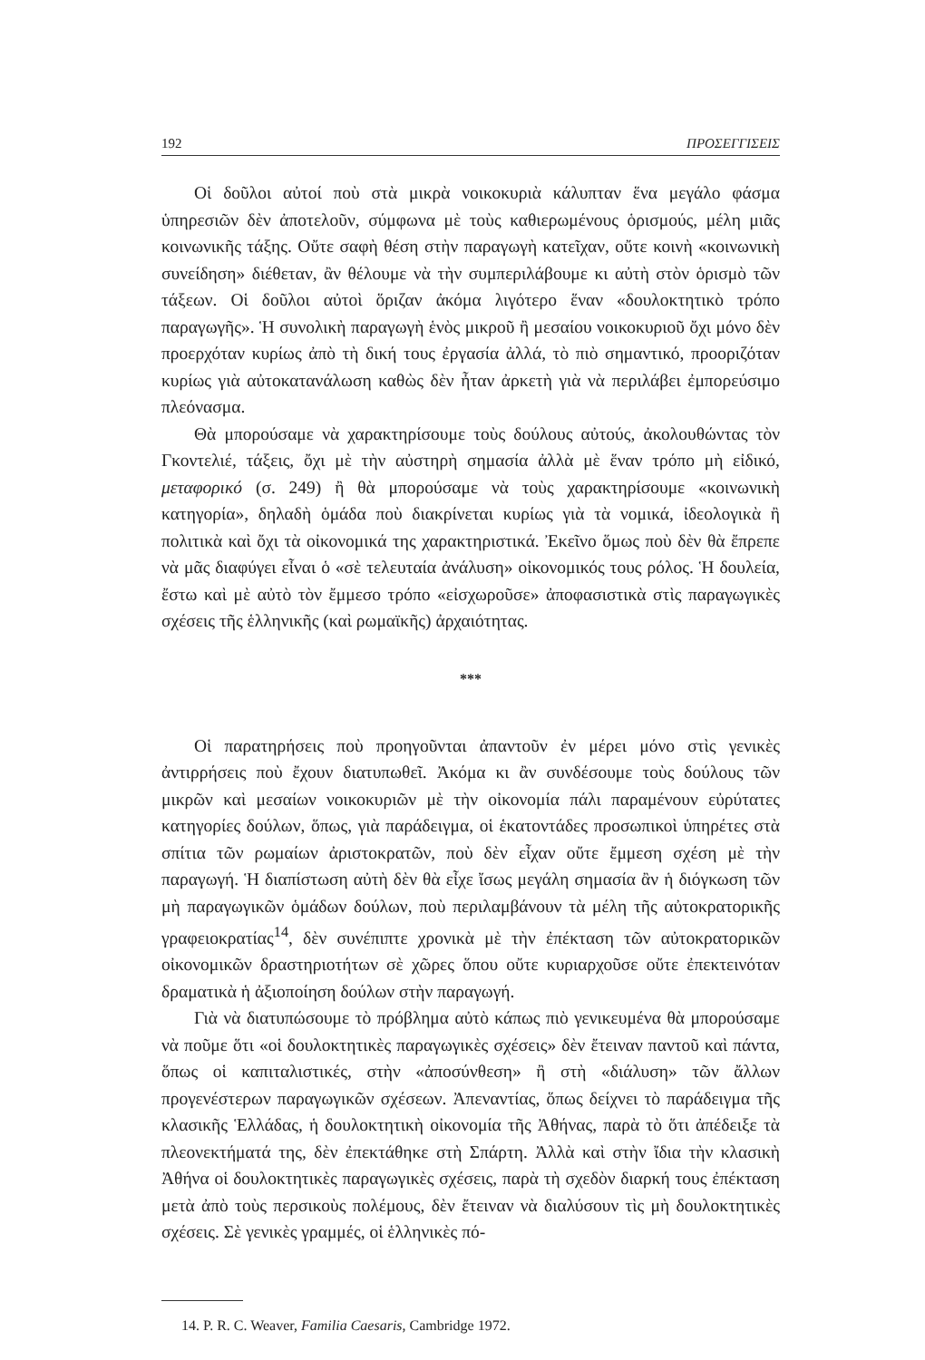192 ΠΡΟΣΕΓΓΙΣΕΙΣ
Οἱ δοῦλοι αὐτοί ποὺ στὰ μικρὰ νοικοκυριὰ κάλυπταν ἕνα μεγάλο φάσμα ὑπηρεσιῶν δὲν ἀποτελοῦν, σύμφωνα μὲ τοὺς καθιερωμένους ὁρισμούς, μέλη μιᾶς κοινωνικῆς τάξης. Οὔτε σαφὴ θέση στὴν παραγωγὴ κατεῖχαν, οὔτε κοινὴ «κοινωνικὴ συνείδηση» διέθεταν, ἂν θέλουμε νὰ τὴν συμπεριλάβουμε κι αὐτὴ στὸν ὁρισμὸ τῶν τάξεων. Οἱ δοῦλοι αὐτοὶ ὅριζαν ἀκόμα λιγότερο ἕναν «δουλοκτητικὸ τρόπο παραγωγῆς». Ἡ συνολικὴ παραγωγὴ ἑνὸς μικροῦ ἢ μεσαίου νοικοκυριοῦ ὄχι μόνο δὲν προερχόταν κυρίως ἀπὸ τὴ δική τους ἐργασία ἀλλά, τὸ πιὸ σημαντικό, προοριζόταν κυρίως γιὰ αὐτοκατανάλωση καθὼς δὲν ἦταν ἀρκετὴ γιὰ νὰ περιλάβει ἐμπορεύσιμο πλεόνασμα.
Θὰ μπορούσαμε νὰ χαρακτηρίσουμε τοὺς δούλους αὐτούς, ἀκολουθώντας τὸν Γκοντελιέ, τάξεις, ὄχι μὲ τὴν αὐστηρὴ σημασία ἀλλὰ μὲ ἕναν τρόπο μὴ εἰδικό, μεταφορικό (σ. 249) ἢ θὰ μπορούσαμε νὰ τοὺς χαρακτηρίσουμε «κοινωνικὴ κατηγορία», δηλαδὴ ὁμάδα ποὺ διακρίνεται κυρίως γιὰ τὰ νομικά, ἰδεολογικὰ ἢ πολιτικὰ καὶ ὄχι τὰ οἰκονομικά της χαρακτηριστικά. Ἐκεῖνο ὅμως ποὺ δὲν θὰ ἔπρεπε νὰ μᾶς διαφύγει εἶναι ὁ «σὲ τελευταία ἀνάλυση» οἰκονομικός τους ρόλος. Ἡ δουλεία, ἔστω καὶ μὲ αὐτὸ τὸν ἔμμεσο τρόπο «εἰσχωροῦσε» ἀποφασιστικὰ στὶς παραγωγικὲς σχέσεις τῆς ἑλληνικῆς (καὶ ρωμαϊκῆς) ἀρχαιότητας.
***
Οἱ παρατηρήσεις ποὺ προηγοῦνται ἀπαντοῦν ἐν μέρει μόνο στὶς γενικὲς ἀντιρρήσεις ποὺ ἔχουν διατυπωθεῖ. Ἀκόμα κι ἂν συνδέσουμε τοὺς δούλους τῶν μικρῶν καὶ μεσαίων νοικοκυριῶν μὲ τὴν οἰκονομία πάλι παραμένουν εὐρύτατες κατηγορίες δούλων, ὅπως, γιὰ παράδειγμα, οἱ ἑκατοντάδες προσωπικοὶ ὑπηρέτες στὰ σπίτια τῶν ρωμαίων ἀριστοκρατῶν, ποὺ δὲν εἶχαν οὔτε ἔμμεση σχέση μὲ τὴν παραγωγή. Ἡ διαπίστωση αὐτὴ δὲν θὰ εἶχε ἴσως μεγάλη σημασία ἂν ἡ διόγκωση τῶν μὴ παραγωγικῶν ὁμάδων δούλων, ποὺ περιλαμβάνουν τὰ μέλη τῆς αὐτοκρατορικῆς γραφειοκρατίας<sup>14</sup>, δὲν συνέπιπτε χρονικὰ μὲ τὴν ἐπέκταση τῶν αὐτοκρατορικῶν οἰκονομικῶν δραστηριοτήτων σὲ χῶρες ὅπου οὔτε κυριαρχοῦσε οὔτε ἐπεκτεινόταν δραματικὰ ἡ ἀξιοποίηση δούλων στὴν παραγωγή.
Γιὰ νὰ διατυπώσουμε τὸ πρόβλημα αὐτὸ κάπως πιὸ γενικευμένα θὰ μπορούσαμε νὰ ποῦμε ὅτι «οἱ δουλοκτητικὲς παραγωγικὲς σχέσεις» δὲν ἔτειναν παντοῦ καὶ πάντα, ὅπως οἱ καπιταλιστικές, στὴν «ἀποσύνθεση» ἢ στὴ «διάλυση» τῶν ἄλλων προγενέστερων παραγωγικῶν σχέσεων. Ἀπεναντίας, ὅπως δείχνει τὸ παράδειγμα τῆς κλασικῆς Ἑλλάδας, ἡ δουλοκτητικὴ οἰκονομία τῆς Ἀθήνας, παρὰ τὸ ὅτι ἀπέδειξε τὰ πλεονεκτήματά της, δὲν ἐπεκτάθηκε στὴ Σπάρτη. Ἀλλὰ καὶ στὴν ἴδια τὴν κλασικὴ Ἀθήνα οἱ δουλοκτητικὲς παραγωγικὲς σχέσεις, παρὰ τὴ σχεδὸν διαρκή τους ἐπέκταση μετὰ ἀπὸ τοὺς περσικοὺς πολέμους, δὲν ἔτειναν νὰ διαλύσουν τὶς μὴ δουλοκτητικὲς σχέσεις. Σὲ γενικὲς γραμμές, οἱ ἑλληνικὲς πό-
14. P. R. C. Weaver, Familia Caesaris, Cambridge 1972.